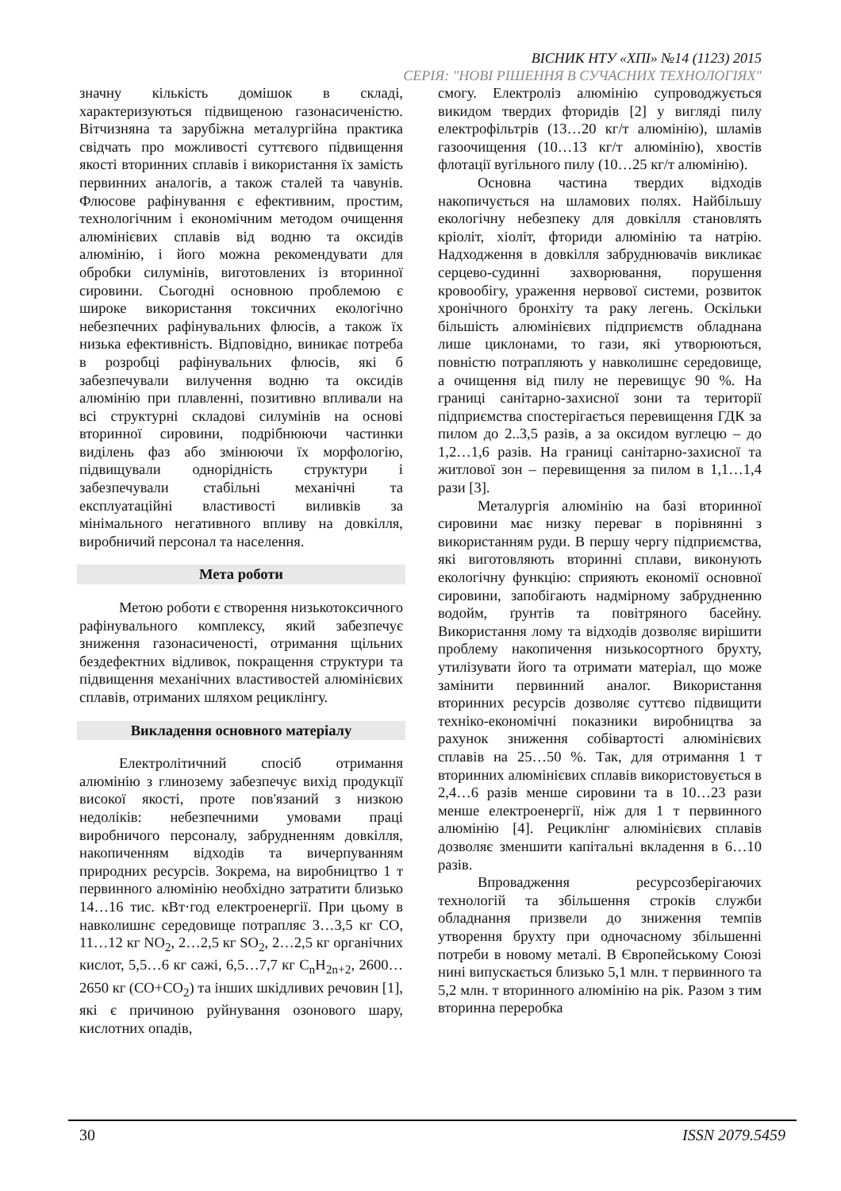ВІСНИК НТУ «ХПІ» №14 (1123) 2015
СЕРІЯ: "НОВІ РІШЕННЯ В СУЧАСНИХ ТЕХНОЛОГІЯХ"
значну кількість домішок в складі, характеризуються підвищеною газонасиченістю. Вітчизняна та зарубіжна металургійна практика свідчать про можливості суттєвого підвищення якості вторинних сплавів і використання їх замість первинних аналогів, а також сталей та чавунів. Флюсове рафінування є ефективним, простим, технологічним і економічним методом очищення алюмінієвих сплавів від водню та оксидів алюмінію, і його можна рекомендувати для обробки силумінів, виготовлених із вторинної сировини. Сьогодні основною проблемою є широке використання токсичних екологічно небезпечних рафінувальних флюсів, а також їх низька ефективність. Відповідно, виникає потреба в розробці рафінувальних флюсів, які б забезпечували вилучення водню та оксидів алюмінію при плавленні, позитивно впливали на всі структурні складові силумінів на основі вторинної сировини, подрібнюючи частинки виділень фаз або змінюючи їх морфологію, підвищували однорідність структури і забезпечували стабільні механічні та експлуатаційні властивості виливків за мінімального негативного впливу на довкілля, виробничий персонал та населення.
Мета роботи
Метою роботи є створення низькотоксичного рафінувального комплексу, який забезпечує зниження газонасиченості, отримання щільних бездефектних відливок, покращення структури та підвищення механічних властивостей алюмінієвих сплавів, отриманих шляхом рециклінгу.
Викладення основного матеріалу
Електролітичний спосіб отримання алюмінію з глинозему забезпечує вихід продукції високої якості, проте пов'язаний з низкою недоліків: небезпечними умовами праці виробничого персоналу, забрудненням довкілля, накопиченням відходів та вичерпуванням природних ресурсів. Зокрема, на виробництво 1 т первинного алюмінію необхідно затратити близько 14…16 тис. кВт·год електроенергії. При цьому в навколишнє середовище потрапляє 3…3,5 кг СО, 11…12 кг NO<sub>2</sub>, 2…2,5 кг SO<sub>2</sub>, 2…2,5 кг органічних кислот, 5,5…6 кг сажі, 6,5…7,7 кг C<sub>n</sub>H<sub>2n+2</sub>, 2600…2650 кг (CO+CO<sub>2</sub>) та інших шкідливих речовин [1], які є причиною руйнування озонового шару, кислотних опадів,
смогу. Електроліз алюмінію супроводжується викидом твердих фторидів [2] у вигляді пилу електрофільтрів (13…20 кг/т алюмінію), шламів газоочищення (10…13 кг/т алюмінію), хвостів флотації вугільного пилу (10…25 кг/т алюмінію).
Основна частина твердих відходів накопичується на шламових полях. Найбільшу екологічну небезпеку для довкілля становлять кріоліт, хіоліт, фториди алюмінію та натрію. Надходження в довкілля забруднювачів викликає серцево-судинні захворювання, порушення кровообігу, ураження нервової системи, розвиток хронічного бронхіту та раку легень. Оскільки більшість алюмінієвих підприємств обладнана лише циклонами, то гази, які утворюються, повністю потрапляють у навколишнє середовище, а очищення від пилу не перевищує 90 %. На границі санітарно-захисної зони та території підприємства спостерігається перевищення ГДК за пилом до 2..3,5 разів, а за оксидом вуглецю – до 1,2…1,6 разів. На границі санітарно-захисної та житлової зон – перевищення за пилом в 1,1…1,4 рази [3].
Металургія алюмінію на базі вторинної сировини має низку переваг в порівнянні з використанням руди. В першу чергу підприємства, які виготовляють вторинні сплави, виконують екологічну функцію: сприяють економії основної сировини, запобігають надмірному забрудненню водойм, ґрунтів та повітряного басейну. Використання лому та відходів дозволяє вирішити проблему накопичення низькосортного брухту, утилізувати його та отримати матеріал, що може замінити первинний аналог. Використання вторинних ресурсів дозволяє суттєво підвищити техніко-економічні показники виробництва за рахунок зниження собівартості алюмінієвих сплавів на 25…50 %. Так, для отримання 1 т вторинних алюмінієвих сплавів використовується в 2,4…6 разів менше сировини та в 10…23 рази менше електроенергії, ніж для 1 т первинного алюмінію [4]. Рециклінг алюмінієвих сплавів дозволяє зменшити капітальні вкладення в 6…10 разів.
Впровадження ресурсозберігаючих технологій та збільшення строків служби обладнання призвели до зниження темпів утворення брухту при одночасному збільшенні потреби в новому металі. В Європейському Союзі нині випускається близько 5,1 млн. т первинного та 5,2 млн. т вторинного алюмінію на рік. Разом з тим вторинна переробка
30 ISSN 2079.5459